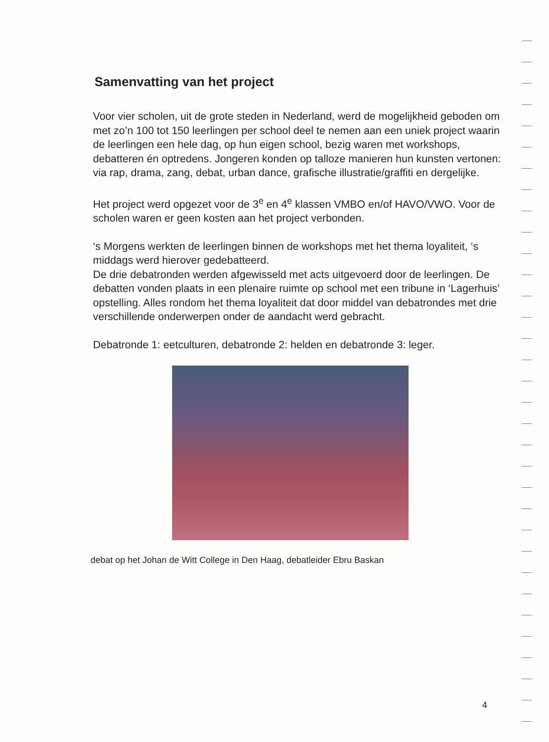Samenvatting van het project
Voor vier scholen, uit de grote steden in Nederland, werd de mogelijkheid geboden om met zo’n 100 tot 150 leerlingen per school deel te nemen aan een uniek project waarin de leerlingen een hele dag, op hun eigen school, bezig waren met workshops, debatteren én optredens. Jongeren konden op talloze manieren hun kunsten vertonen: via rap, drama, zang, debat, urban dance, grafische illustratie/graffiti en dergelijke.
Het project werd opgezet voor de 3<sup>e</sup> en 4<sup>e</sup> klassen VMBO en/of HAVO/VWO. Voor de scholen waren er geen kosten aan het project verbonden.
‘s Morgens werkten de leerlingen binnen de workshops met het thema loyaliteit, ‘s middags werd hierover gedebatteerd.
De drie debatronden werden afgewisseld met acts uitgevoerd door de leerlingen. De debatten vonden plaats in een plenaire ruimte op school met een tribune in ‘Lagerhuis’ opstelling. Alles rondom het thema loyaliteit dat door middel van debatrondes met drie verschillende onderwerpen onder de aandacht werd gebracht.
Debatronde 1: eetculturen, debatronde 2: helden en debatronde 3: leger.
debat op het Johan de Witt College in Den Haag, debatleider Ebru Baskan
4